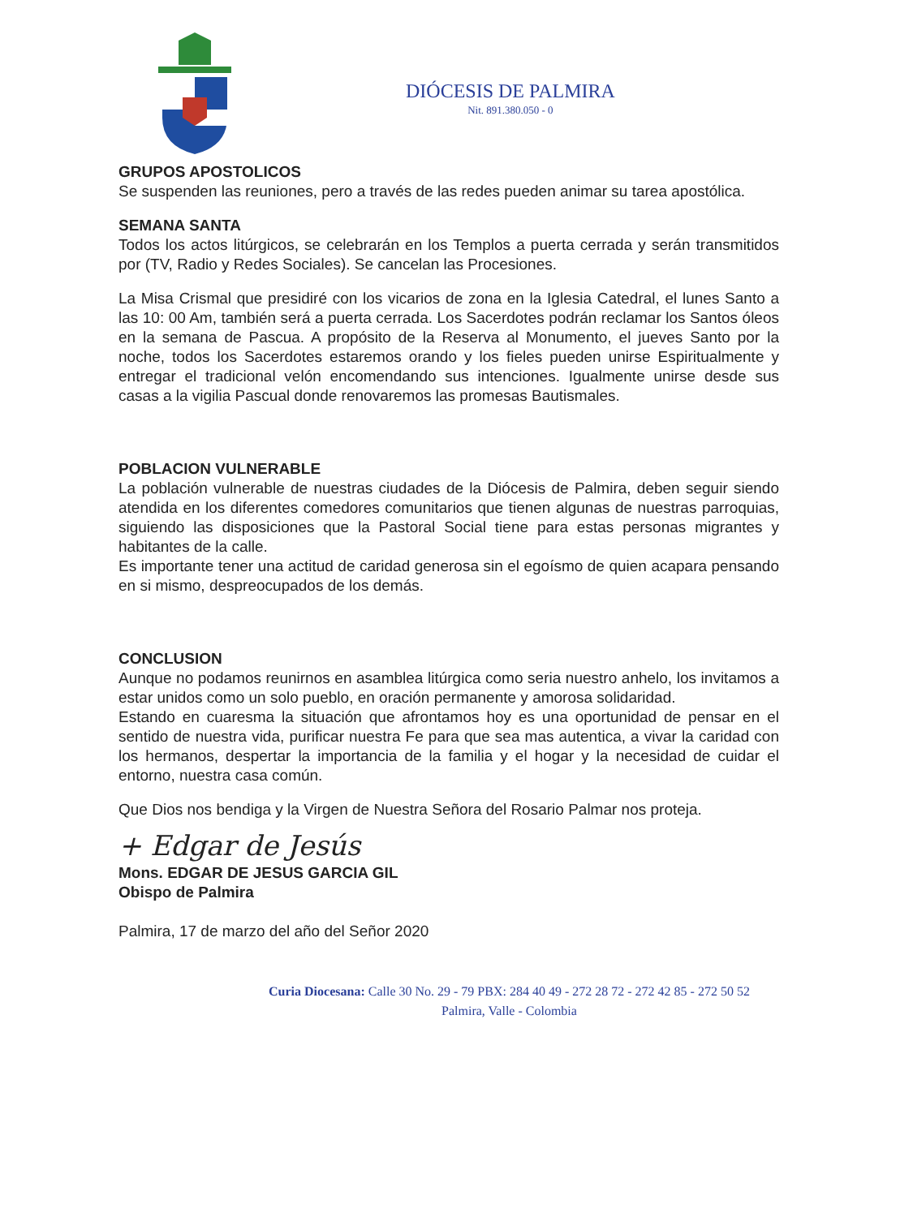DIÓCESIS DE PALMIRA
Nit. 891.380.050 - 0
GRUPOS APOSTOLICOS
Se suspenden las reuniones, pero a través de las redes pueden animar su tarea apostólica.
SEMANA SANTA
Todos los actos litúrgicos, se celebrarán en los Templos a puerta cerrada y serán transmitidos por (TV, Radio y Redes Sociales). Se cancelan las Procesiones.
La Misa Crismal que presidiré con los vicarios de zona en la Iglesia Catedral, el lunes Santo a las 10: 00 Am, también será a puerta cerrada. Los Sacerdotes podrán reclamar los Santos óleos en la semana de Pascua. A propósito de la Reserva al Monumento, el jueves Santo por la noche, todos los Sacerdotes estaremos orando y los fieles pueden unirse Espiritualmente y entregar el tradicional velón encomendando sus intenciones. Igualmente unirse desde sus casas a la vigilia Pascual donde renovaremos las promesas Bautismales.
POBLACION VULNERABLE
La población vulnerable de nuestras ciudades de la Diócesis de Palmira, deben seguir siendo atendida en los diferentes comedores comunitarios que tienen algunas de nuestras parroquias, siguiendo las disposiciones que la Pastoral Social tiene para estas personas migrantes y habitantes de la calle.
Es importante tener una actitud de caridad generosa sin el egoísmo de quien acapara pensando en si mismo, despreocupados de los demás.
CONCLUSION
Aunque no podamos reunirnos en asamblea litúrgica como seria nuestro anhelo, los invitamos a estar unidos como un solo pueblo, en oración permanente y amorosa solidaridad.
Estando en cuaresma la situación que afrontamos hoy es una oportunidad de pensar en el sentido de nuestra vida, purificar nuestra Fe para que sea mas autentica, a vivar la caridad con los hermanos, despertar la importancia de la familia y el hogar y la necesidad de cuidar el entorno, nuestra casa común.
Que Dios nos bendiga y la Virgen de Nuestra Señora del Rosario Palmar nos proteja.
+ Edgar de Jesús
Mons. EDGAR DE JESUS GARCIA GIL
Obispo de Palmira
Palmira, 17 de marzo del año del Señor 2020
Curia Diocesana: Calle 30 No. 29 - 79 PBX: 284 40 49 - 272 28 72 - 272 42 85 - 272 50 52
Palmira, Valle - Colombia